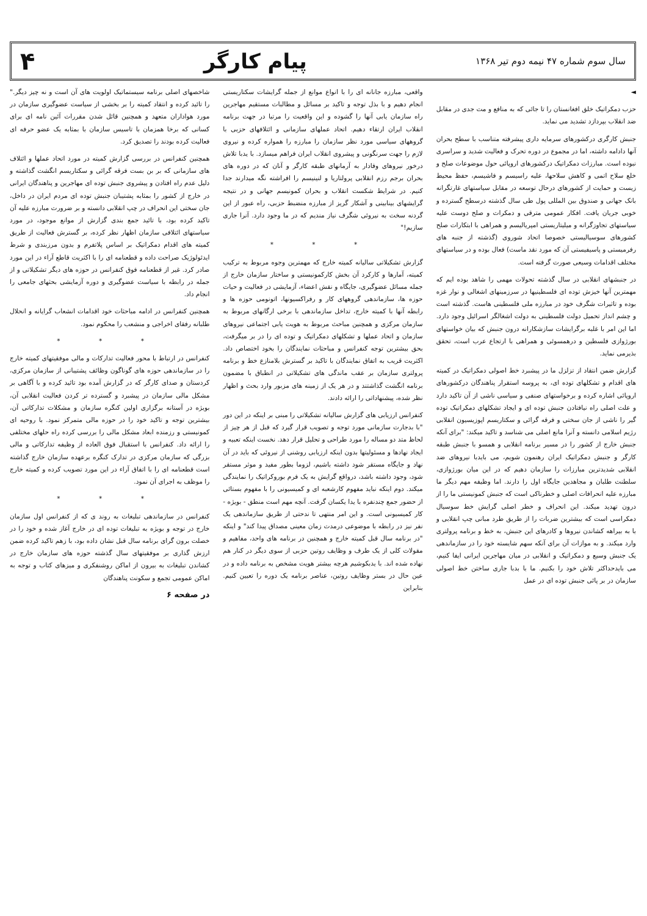سال سوم شماره ۴۷ نیمه دوم تیر ۱۳۶۸
پیام کارگر
۴
◄
حزب دمکراتیک خلق افغانستان را تا جائی که به منافع و مت جدی در مقابل ضد انقلاب بپردازد تشدید می نماید.
جنبش کارگری درکشورهای سرمایه داری پیشرفته متناسب با سطح بحران آنها دادامه داشته، اما در مجموع در دوره تحرک و فعالیت شدید و سراسری نبوده است. مبارزات دمکراتیک درکشورهای اروپائی حول موضوعات صلح و خلع سلاح اتمی و کاهش سلاحها، علیه راسیسم و فاشیسم، حفظ محیط زیست و حمایت از کشورهای درحال توسعه در مقابل سیاستهای غارتگرانه بانک جهانی و صندوق بین المللی پول طی سال گذشته درسطح گسترده و خوبی جریان یافت. افکار عمومی مترقی و دمکرات و صلح دوست علیه سیاستهای تجاوزگرانه و میلیتاریستی امپریالیسم و همراهی با ابتکارات صلح کشورهای سوسیالیستی خصوصا اتحاد شوروی (گذشته از جنبه های رفرمیستی و پاسیفیستی آن که مورد نقد ماست) فعال بوده و در سیاستهای مختلف اقدامات وسیعی صورت گرفته است.
در جنبشهای انقلابی در سال گذشته تحولات مهمی را شاهد بوده ایم که مهمترین آنها خیزش توده ای فلسطینیها در سرزمینهای اشغالی و نوار غزه بوده و تاثیرات شگرف خود در مبارزه ملی فلسطینی هاست. گذشته است و چشم انداز تحمیل دولت فلسطینی به دولت اشغالگر اسرائیل وجود دارد. اما این امر با غلبه برگرایشات سازشکارانه درون جنبش که بیان خواستهای بورژوازی فلسطین و درهمسوئی و همراهی با ارتجاع عرب است، تحقق بذیرمی نماید.
گزارش ضمن انتقاد از تزلزل ما در پیشبرد خط اصولی دمکراتیک در کمیته های اقدام و تشکلهای توده ای، به پروسه استقرار پناهندگان درکشورهای اروپائی اشاره کرده و برخواستهای صنفی و سیاسی ناشی از آن تاکید دارد و علت اصلی راه نیافتادن جنبش توده ای و ایجاد تشکلهای دمکراتیک توده گیر را ناشی از جان سختی و فرقه گرائی و سکتاریسم اپوزیسیون انقلابی رژیم اسلامی دانسته و آنرا مانع اصلی می شناسد و تاکید میکند: "برای آنکه جنبش خارج از کشور را در مسیر برنامه انقلابی و همسو با جنبش طبقه کارگر و جنبش دمکراتیک ایران رهنمون شویم، می بایدبا نیروهای ضد انقلابی شدیدترین مبارزات را سازمان دهیم که در این میان بورژوازی، سلطنت طلبان و مجاهدین جایگاه اول را دارند. اما وظیفه مهم دیگر ما مبارزه علیه انحرافات اصلی و خطرناکی است که جنبش کمونیستی ما را از درون تهدید میکند. این انحراف و خطر اصلی گرایش خط سوسیال دمکراسی است که بیشترین ضربات را از طریق طرد مبانی چپ انقلابی و با به بیراهه کشاندن نیروها و کادرهای این جنبش، به خط و برنامه پرولتری وارد میکند. و به موازات آن برای آنکه سهم شایسته خود را در سازماندهی یک جنبش وسیع و دمکراتیک و انقلابی در میان مهاجرین ایرانی ایفا کنیم، می بایدحداکثر تلاش خود را بکنیم. ما با بدبا جاری ساختن خط اصولی سازمان در بر پائی جنبش توده ای در عمل
واقعی، مبارزه جانانه ای را با انواع موانع از جمله گرایشات سکتاریستی انجام دهیم و با بذل توجه و تاکید بر مسائل و مطالبات مستقیم مهاجرین راه سازمان یابی آنها را گشوده و این واقعیت را مرتبا در جهت برنامه انقلاب ایران ارتقاء دهیم. اتحاد عملهای سازمانی و ائتلافهای حزبی با گروههای سیاسی مورد نظر سازمان را مبارزه را همواره کرده و نیروی لازم را جهت سرنگونی و پیشروی انقلاب ایران فراهم میسازد. با یدبا تلاش درخور نیروهای وفادار به آرمانهای طبقه کارگر و آنان که در دوره های بحران برجم رزم انقلابی پرولتاریا و لنینیسم را افراشته نگه میدارند جدا کنیم. در شرایط شکست انقلاب و بحران کمونیسم جهانی و در نتیجه گرایشهای بینابینی و آشکار گریز از مبارزه منضبط حزبی، راه عبور از این گردنه سخت به نیروئی شگرف نیاز مندیم که در ما وجود دارد. آنرا جاری سازیم!"
* * *
گزارش تشکیلاتی سالیانه کمیته خارج که مهمترین وجوه مربوط به ترکیب کمیته، آمارها و کارکرد آن بخش کارکمونیستی و ساختار سازمان خارج از جمله مسائل عضوگیری، جایگاه و نقش اعضاء، آزمایشی در فعالیت و حیات حوزه ها، سازماندهی گروههای کار و رفراکسیونها، اتونومی حوزه ها و رابطه آنها با کمیته خارج، تداخل سازماندهی با برخی ارگانهای مربوط به سازمان مرکزی و همچنین مباحث مربوط به هویت یابی اجتماعی نیروهای سازمان و اتحاد عملها و تشکلهای دمکراتیک و توده ای را در بر میگرفت، بحق بیشترین توجه کنفرانس و مباحثات نمایندگان را بخود اختصاص داد. اکثریت قریب به اتفاق نمایندگان با تاکید بر گسترش بلامنازع خط و برنامه پرولتری سازمان بر عقب ماندگی های تشکیلاتی در انطباق با مضمون برنامه انگشت گذاشتند و در هر یک از زمینه های مزبور وارد بحث و اظهار نظر شده، پیشنهاداتی را ارائه دادند.
کنفرانس ارزیابی های گزارش سالیانه تشکیلاتی را مبنی بر اینکه در این دور "با بدجارت سازمانی مورد توجه و تصویب قرار گیرد که قبل از هر چیز از لحاظ متد دو مساله را مورد طراحی و تحلیل قرار دهد. نخست اینکه تعبیه و ایجاد نهادها و مسئولیتها بدون اینکه ارزیابی روشنی از نیروئی که باید در آن نهاد و جایگاه مستقر شود داشته باشیم، لزوما بطور مفید و موثر مستقر شود، وجود داشته باشد، درواقع گرایش به یک فرم بوروکراتیک را نمایندگی میکند. دوم اینکه نباید مفهوم کارشعبه ای و کمیسیونی را با مفهوم بستائی از حضور جمع چندنفره با یدا یکسان گرفت. آنچه مهم است منطق - بویژه - کار کمیسیونی است. و این امر منتهی تا ندحتی از طریق سازماندهی یک نفر نیز در رابطه با موضوعی درمدت زمان معینی مصداق پیدا کند" و اینکه "در برنامه سال قبل کمیته خارج و همچنین در برنامه های واحد، مفاهیم و مقولات کلی از یک طرف و وظایف روتین حزبی از سوی دیگر در کنار هم نهاده شده اند. با یدبکوشیم هرچه بیشتر هویت مشخص به برنامه داده و در عین حال در بستر وظایف روتین، عناصر برنامه یک دوره را تعیین کنیم. بنابراین
شاخصهای اصلی برنامه سیستماتیک اولویت های آن است و نه چیز دیگر." را تائید کرده و انتقاد کمیته را بر بخشی از سیاست عضوگیری سازمان در مورد هواداران متعهد و همچنین قائل شدن مقررات آئین نامه ای برای کسانی که برخا همزمان با تاسیس سازمان با بمثابه یک عضو حرفه ای فعالیت کرده بودند را تصدیق کرد.
همچنین کنفرانس در بررسی گزارش کمیته در مورد اتحاد عملها و ائتلاف های سازمانی که بر بن بست فرقه گرائی و سکتاریسم انگشت گذاشته و دلیل عدم راه افتادن و پیشروی جنبش توده ای مهاجرین و پناهندگان ایرانی در خارج از کشور را بمثابه پشتیبان جنبش توده ای مردم ایران در داخل، جان سختی این انحراف در چپ انقلابی دانسته و بر ضرورت مبارزه علیه آن تاکید کرده بود، با تائید جمع بندی گزارش از موانع موجود، در مورد سیاستهای ائتلافی سازمان اظهار نظر کرده، بر گسترش فعالیت از طریق کمیته های اقدام دمکراتیک بر اساس پلاتفرم و بدون مرزبندی و شرط ایدئولوژیک صراحت داده و قطعنامه ای را با اکثریت قاطع آراء در این مورد صادر کرد. غیر از قطعنامه فوق کنفرانس در حوزه های دیگر تشکیلاتی و از جمله در رابطه با سیاست عضوگیری و دوره آزمایشی بحثهای جامعی را انجام داد.
همچنین کنفرانس در ادامه مباحثات خود اقدامات انشعاب گرایانه و انحلال طلبانه رفقای اخراجی و منشعب را محکوم نمود.
* * *
کنفرانس در ارتباط با محور فعالیت تدارکات و مالی موفقیتهای کمیته خارج را در سازماندهی حوزه های گوناگون وظائف پشتیبانی از سازمان مرکزی، کردستان و صدای کارگر که در گزارش آمده بود تائید کرده و با آگاهی بر مشکل مالی سازمان در پیشبرد و گسترده تر کردن فعالیت انقلابی آن، بویژه در آستانه برگزاری اولین کنگره سازمان و مشکلات تدارکاتی آن، بیشترین توجه و تاکید خود را در حوزه مالی متمرکز نمود. با روحیه ای کمونیستی و رزمنده ابعاد مشکل مالی را بررسی کرده راه حلهای مختلفی را ارائه داد. کنفرانس با استقبال فوق العاده از وظیفه تدارکاتی و مالی بزرگی که سازمان مرکزی در تدارک کنگره برعهده سازمان خارج گذاشته است قطعنامه ای را با اتفاق آراء در این مورد تصویب کرده و کمیته خارج را موظف به اجرای آن نمود.
* * *
کنفرانس در سازماندهی تبلیغات به روند ی که از کنفرانس اول سازمان خارج در توجه و بویژه به تبلیغات توده ای در خارج آغاز شده و خود را در خصلت برون گرای برنامه سال قبل نشان داده بود، با زهم تاکید کرده ضمن ارزش گذاری بر موفقیتهای سال گذشته حوزه های سازمان خارج در کشاندن تبلیغات به بیرون از اماکن روشنفکری و میزهای کتاب و توجه به اماکن عمومی تجمع و سکونت پناهندگان
در صفحه ۶